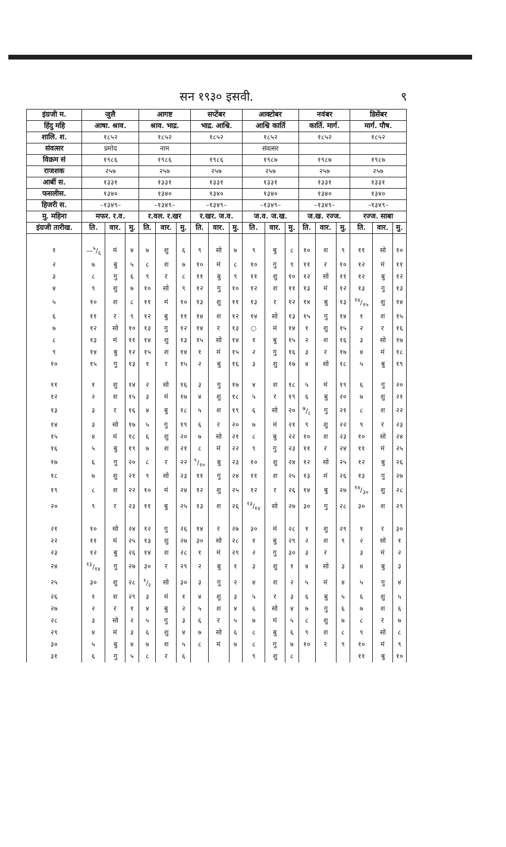सन १९३० इसवी. ९
| इंग्रजी म. | जुलै | | | आगष्ट | | | सप्टेंबर | | | आक्टोबर | | | नवंबर | | | डिसेंबर | | |
| --- | --- | --- | --- | --- | --- | --- | --- | --- | --- | --- | --- | --- | --- | --- | --- | --- | --- | --- |
| हिंदु महि | आषा. श्राव. | | | श्राव. भाद्र. | | | भाद्र. आश्वि. | | | आश्वि कार्ति | | | कार्ति. मार्ग. | | | मार्ग. पौष. | | |
| शालि. श. | १८५२ | | | १८५२ | | | १८५२ | | | १८५२ | | | १८५२ | | | १८५२ | | |
| संवत्सर | प्रमोद | | | नाम | | | | | | संवत्सर | | | | | | | | |
| विक्रम सं | १९८६ | | | १९८६ | | | १९८६ | | | १९८७ | | | १९८७ | | | १९८७ | | |
| राजशक | २५७ | | | २५७ | | | २५७ | | | २५७ | | | २५७ | | | २५७ | | |
| आर्बी स. | १३३१ | | | १३३१ | | | १३३१ | | | १३३१ | | | १३३१ | | | १३३१ | | |
| फसलीस. | १३४० | | | १३४० | | | १३४० | | | १३४० | | | १३४० | | | १३४० | | |
| हिजरी स. | –१३४९– | | | –१३४९– | | | –१३४९– | | | –१३४९– | | | –१३४९– | | | –१३४९– | | |
| मु. महिना | मफर. र.व. | | | र.वल. र.खर | | | र.खर. ज.व. | | | ज.व. ज.ख. | | | ज.ख. रज्ज. | | | रज्ज. साबा | | |
| इंग्रजी तारीख. | ति. | वार. | मु. | ति. | वार. | मु. | ति. | वार. | मु. | ति. | वार. | मु. | ति. | वार. | मु. | ति. | वार. | मु. |
| १ | —५/६ | मं | ४ | ७ | शु | ६ | ९ | सो | ७ | ९ | बु | ८ | १० | श | ९ | ११ | सो | १० |
| २ | ७ | बु | ५ | ८ | श | ७ | १० | मं | ८ | १० | गु | ९ | ११ | र | १० | १२ | मं | ११ |
| ३ | ८ | गु | ६ | ९ | र | ८ | ११ | बु | ९ | ११ | शु | १० | १२ | सो | ११ | १२ | बु | १२ |
| ४ | ९ | शु | ७ | १० | सो | ९ | १२ | गु | १० | १२ | श | ११ | १३ | मं | १२ | १३ | गु | १३ |
| ५ | १० | श | ८ | ११ | मं | १० | १३ | शु | ११ | १३ | र | १२ | १४ | बु | १३ | १४/१५ | शु | १४ |
| ६ | ११ | र | ९ | १२ | बु | ११ | १४ | श | १२ | १४ | सो | १३ | १५ | गु | १४ | १ | श | १५ |
| ७ | १२ | सो | १० | १३ | गु | १२ | १४ | र | १३ | ○ | मं | १४ | १ | शु | १५ | २ | र | १६ |
| ८ | १३ | मं | ११ | १४ | शु | १३ | १५ | सो | १४ | १ | बु | १५ | २ | श | १६ | ३ | सो | १७ |
| ९ | १४ | बु | १२ | १५ | श | १४ | १ | मं | १५ | २ | गु | १६ | ३ | र | १७ | ४ | मं | १८ |
| १० | १५ | गु | १३ | १ | र | १५ | २ | बु | १६ | ३ | शु | १७ | ४ | सो | १८ | ५ | बु | १९ |
| ११ | १ | शु | १४ | २ | सो | १६ | ३ | गु | १७ | ४ | श | १८ | ५ | मं | १९ | ६ | गु | २० |
| १२ | २ | श | १५ | ३ | मं | १७ | ४ | शु | १८ | ५ | र | १९ | ६ | बु | २० | ७ | शु | २१ |
| १३ | ३ | र | १६ | ४ | बु | १८ | ५ | श | १९ | ६ | सो | २० | ७/८ | गु | २१ | ८ | श | २२ |
| १४ | ३ | सो | १७ | ५ | गु | १९ | ६ | र | २० | ७ | मं | २१ | ९ | शु | २२ | ९ | र | २३ |
| १५ | ४ | मं | १८ | ६ | शु | २० | ७ | सो | २१ | ८ | बु | २२ | १० | श | २३ | १० | सो | २४ |
| १६ | ५ | बु | १९ | ७ | श | २१ | ८ | मं | २२ | ९ | गु | २३ | ११ | र | २४ | ११ | मं | २५ |
| १७ | ६ | गु | २० | ८ | र | २२ | ९/१० | बु | २३ | १० | शु | २४ | १२ | सो | २५ | १२ | बु | २६ |
| १८ | ७ | शु | २१ | ९ | सो | २३ | ११ | गु | २४ | ११ | श | २५ | १३ | मं | २६ | १३ | गु | २७ |
| १९ | ८ | श | २२ | १० | मं | २४ | १२ | शु | २५ | १२ | र | २६ | १४ | बु | २७ | १४/३० | शु | २८ |
| २० | ९ | र | २३ | ११ | बु | २५ | १३ | श | २६ | १३/१४ | सो | २७ | ३० | गु | २८ | ३० | श | २९ |
| २१ | १० | सो | २४ | १२ | गु | २६ | १४ | र | २७ | ३० | मं | २८ | १ | शु | २९ | १ | र | ३० |
| २२ | ११ | मं | २५ | १३ | शु | २७ | ३० | सो | २८ | १ | बु | २९ | २ | श | ९ | २ | सो | १ |
| २३ | १२ | बु | २६ | १४ | श | २८ | १ | मं | २९ | २ | गु | ३० | ३ | र | | ३ | मं | २ |
| २४ | १३/१४ | गु | २७ | ३० | र | २९ | २ | बु | १ | ३ | शु | १ | ४ | सो | ३ | ४ | बु | ३ |
| २५ | ३० | शु | २८ | १/२ | सो | ३० | ३ | गु | २ | ४ | श | २ | ५ | मं | ४ | ५ | गु | ४ |
| २६ | १ | श | २९ | ३ | मं | १ | ४ | शु | ३ | ५ | र | ३ | ६ | बु | ५ | ६ | शु | ५ |
| २७ | २ | र | १ | ४ | बु | २ | ५ | श | ४ | ६ | सो | ४ | ७ | गु | ६ | ७ | श | ६ |
| २८ | ३ | सो | २ | ५ | गु | ३ | ६ | र | ५ | ७ | मं | ५ | ८ | शु | ७ | ८ | र | ७ |
| २९ | ४ | मं | ३ | ६ | शु | ४ | ७ | सो | ६ | ८ | बु | ६ | ९ | श | ८ | ९ | सो | ८ |
| ३० | ५ | बु | ४ | ७ | श | ५ | ८ | मं | ७ | ८ | गु | ७ | १० | र | ९ | १० | मं | ९ |
| ३१ | ६ | गु | ५ | ८ | र | ६ | | | | ९ | शु | ८ | | | | ११ | बु | १० |